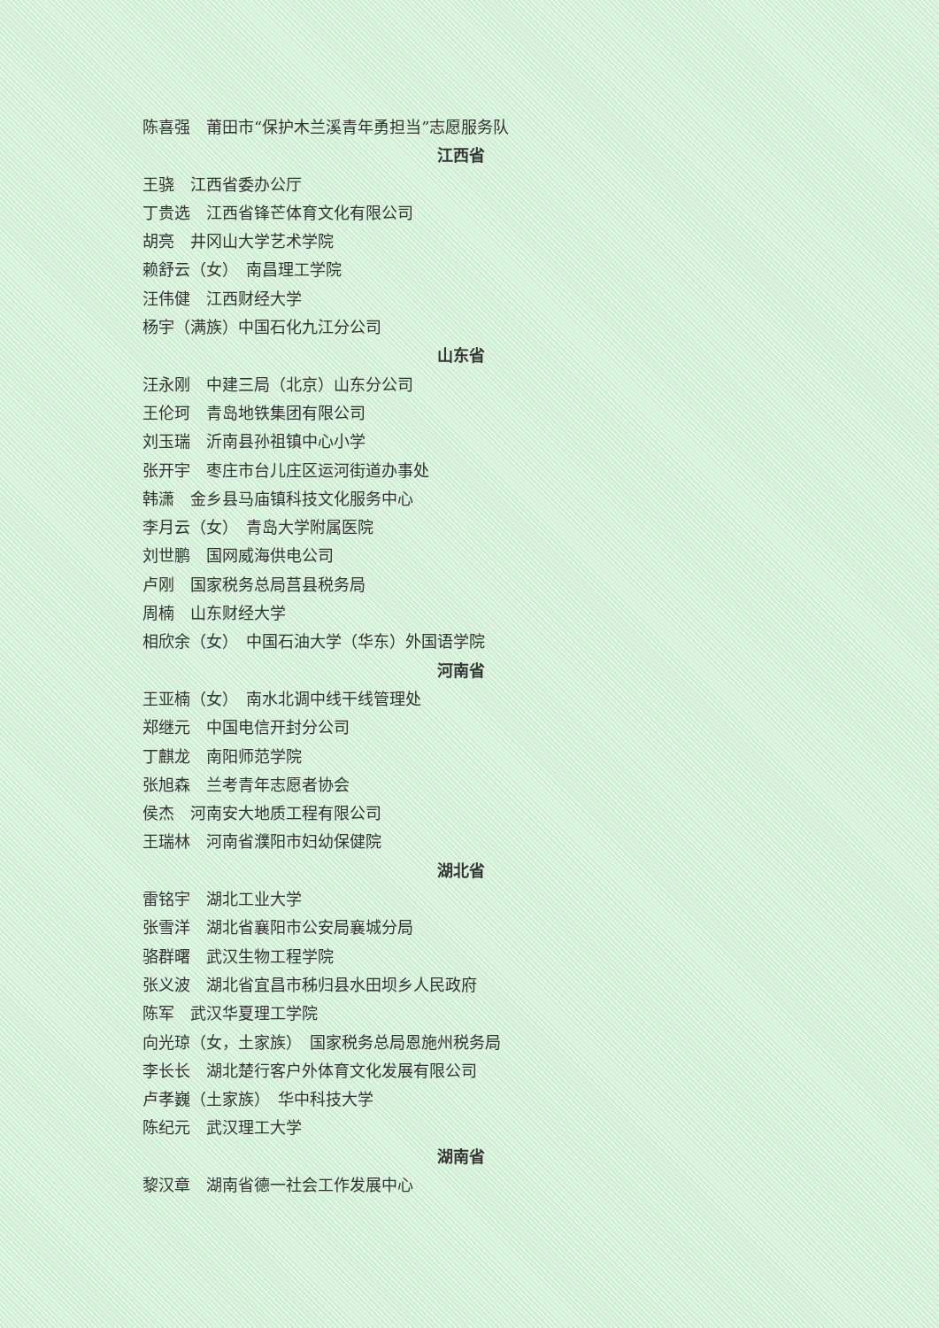陈喜强　莆田市“保护木兰溪青年勇担当”志愿服务队
江西省
王骁　江西省委办公厅
丁贵选　江西省锋芒体育文化有限公司
胡亮　井冈山大学艺术学院
赖舒云（女）　南昌理工学院
汪伟健　江西财经大学
杨宇（满族）中国石化九江分公司
山东省
汪永刚　中建三局（北京）山东分公司
王伦珂　青岛地铁集团有限公司
刘玉瑞　沂南县孙祖镇中心小学
张开宇　枣庄市台儿庄区运河街道办事处
韩潇　金乡县马庙镇科技文化服务中心
李月云（女）　青岛大学附属医院
刘世鹏　国网威海供电公司
卢刚　国家税务总局莒县税务局
周楠　山东财经大学
相欣余（女）　中国石油大学（华东）外国语学院
河南省
王亚楠（女）　南水北调中线干线管理处
郑继元　中国电信开封分公司
丁麒龙　南阳师范学院
张旭森　兰考青年志愿者协会
侯杰　河南安大地质工程有限公司
王瑞林　河南省濮阳市妇幼保健院
湖北省
雷铭宇　湖北工业大学
张雪洋　湖北省襄阳市公安局襄城分局
骆群曙　武汉生物工程学院
张义波　湖北省宜昌市秭归县水田坝乡人民政府
陈军　武汉华夏理工学院
向光琼（女，土家族）　国家税务总局恩施州税务局
李长长　湖北楚行客户外体育文化发展有限公司
卢孝巍（土家族）　华中科技大学
陈纪元　武汉理工大学
湖南省
黎汉章　湖南省德一社会工作发展中心